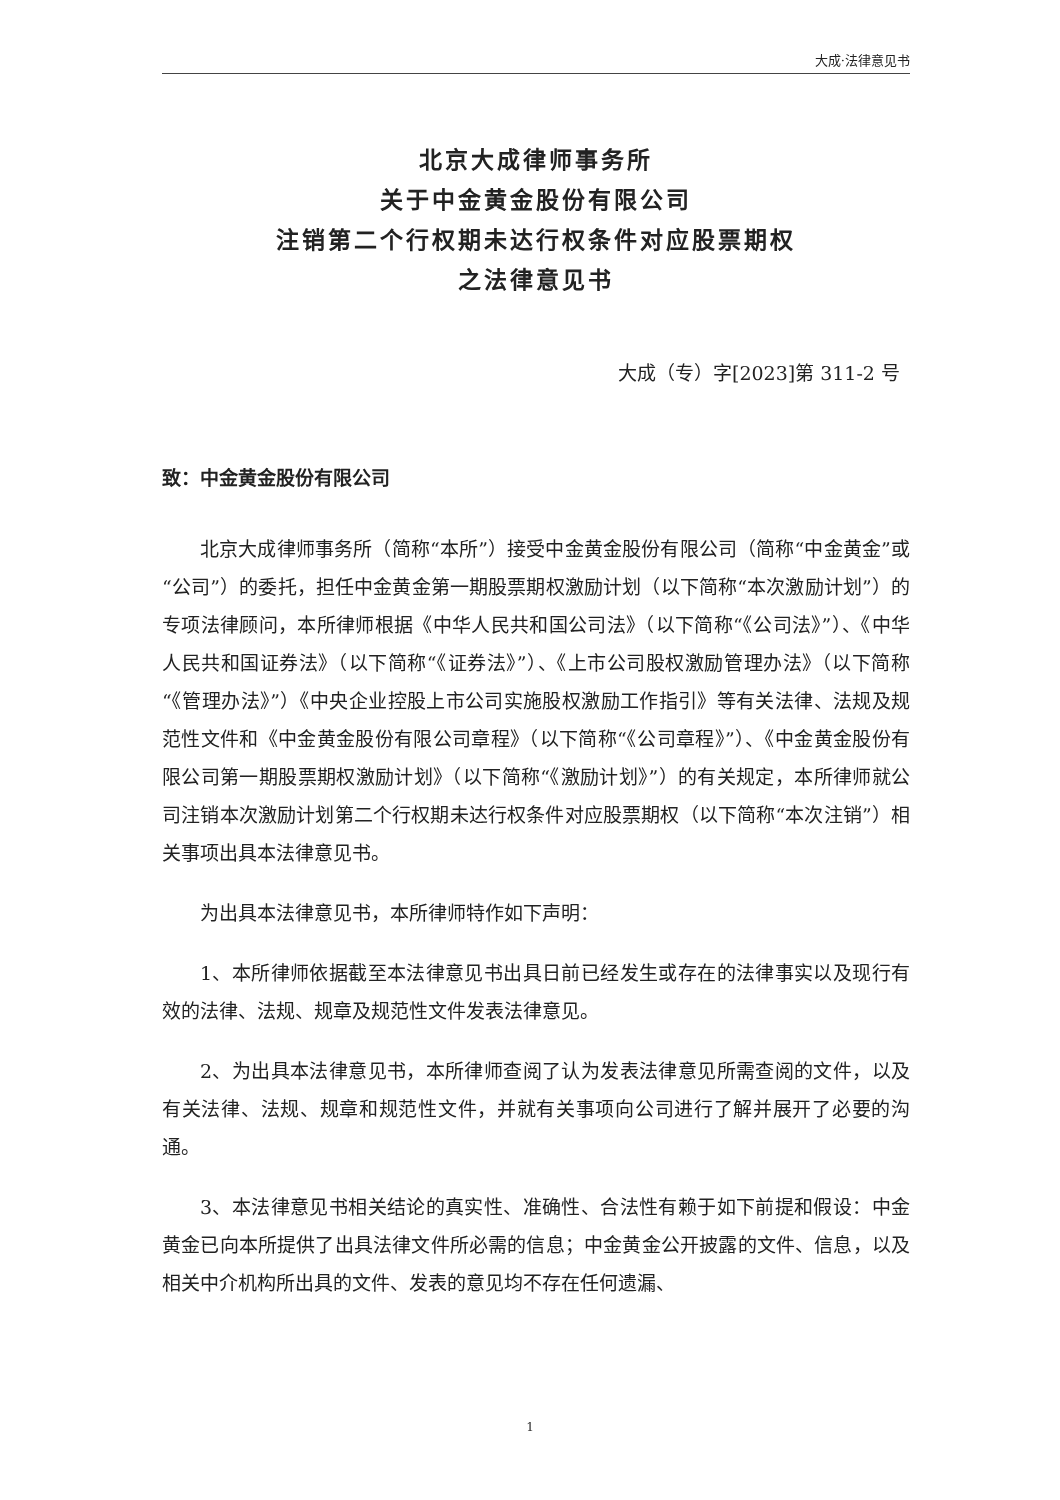大成·法律意见书
北京大成律师事务所
关于中金黄金股份有限公司
注销第二个行权期未达行权条件对应股票期权
之法律意见书
大成（专）字[2023]第 311-2 号
致：中金黄金股份有限公司
北京大成律师事务所（简称“本所”）接受中金黄金股份有限公司（简称“中金黄金”或“公司”）的委托，担任中金黄金第一期股票期权激励计划（以下简称“本次激励计划”）的专项法律顾问，本所律师根据《中华人民共和国公司法》（以下简称“《公司法》”）、《中华人民共和国证券法》（以下简称“《证券法》”）、《上市公司股权激励管理办法》（以下简称“《管理办法》”）《中央企业控股上市公司实施股权激励工作指引》等有关法律、法规及规范性文件和《中金黄金股份有限公司章程》（以下简称“《公司章程》”）、《中金黄金股份有限公司第一期股票期权激励计划》（以下简称“《激励计划》”）的有关规定，本所律师就公司注销本次激励计划第二个行权期未达行权条件对应股票期权（以下简称“本次注销”）相关事项出具本法律意见书。
为出具本法律意见书，本所律师特作如下声明：
1、本所律师依据截至本法律意见书出具日前已经发生或存在的法律事实以及现行有效的法律、法规、规章及规范性文件发表法律意见。
2、为出具本法律意见书，本所律师查阅了认为发表法律意见所需查阅的文件，以及有关法律、法规、规章和规范性文件，并就有关事项向公司进行了解并展开了必要的沟通。
3、本法律意见书相关结论的真实性、准确性、合法性有赖于如下前提和假设：中金黄金已向本所提供了出具法律文件所必需的信息；中金黄金公开披露的文件、信息，以及相关中介机构所出具的文件、发表的意见均不存在任何遗漏、
1